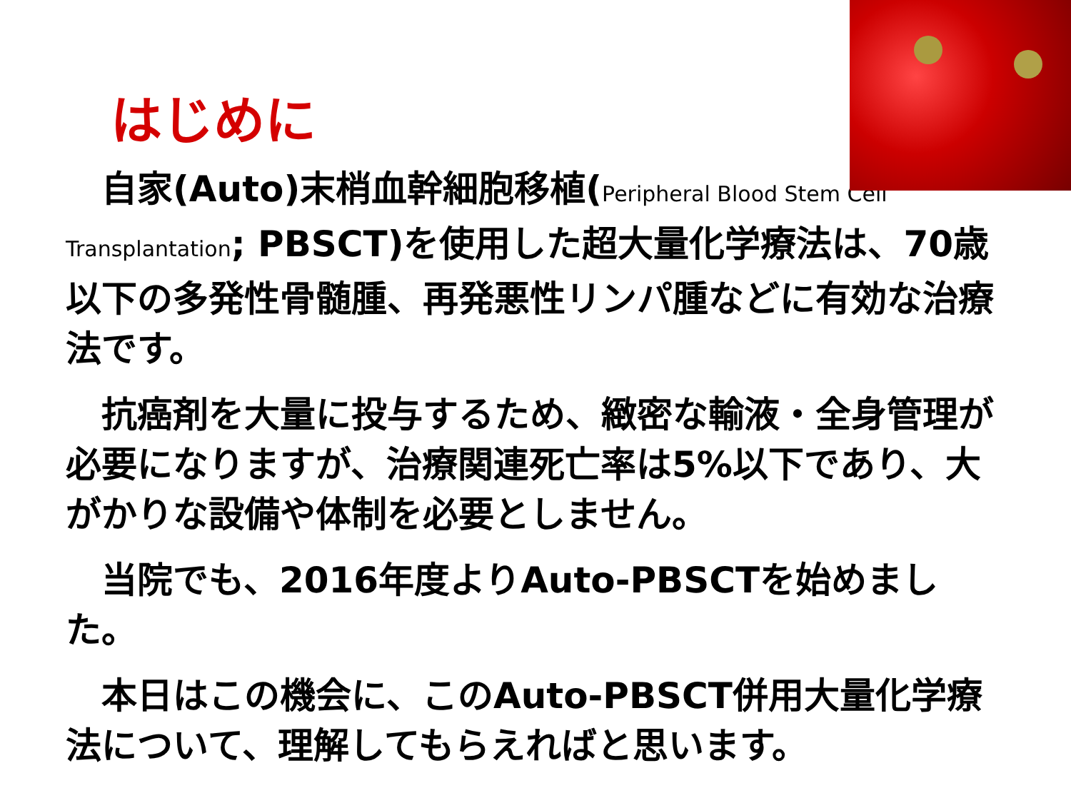はじめに
　自家(Auto)末梢血幹細胞移植(Peripheral Blood Stem Cell Transplantation; PBSCT)を使用した超大量化学療法は、70歳以下の多発性骨髄腫、再発悪性リンパ腫などに有効な治療法です。
　抗癌剤を大量に投与するため、緻密な輸液・全身管理が必要になりますが、治療関連死亡率は5%以下であり、大がかりな設備や体制を必要としません。
　当院でも、2016年度よりAuto-PBSCTを始めました。
　本日はこの機会に、このAuto-PBSCT併用大量化学療法について、理解してもらえればと思います。